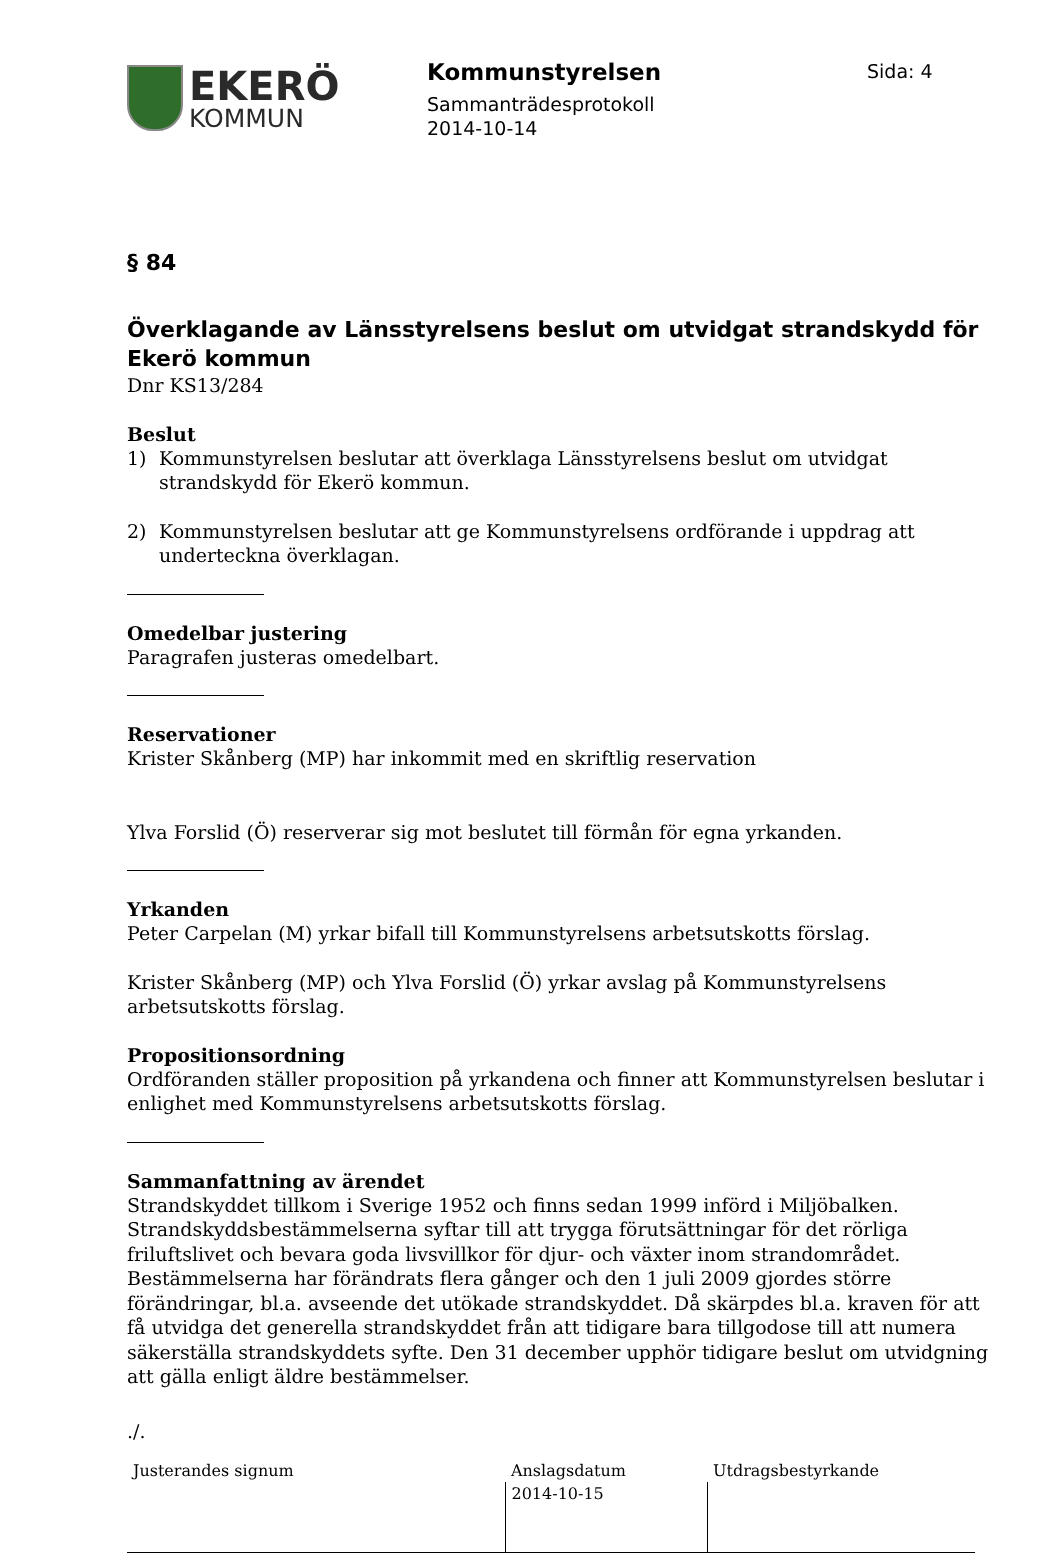EKERÖ
KOMMUN
Kommunstyrelsen
Sammanträdesprotokoll
2014-10-14
Sida: 4
§ 84
Överklagande av Länsstyrelsens beslut om utvidgat strandskydd för Ekerö kommun
Dnr KS13/284
Beslut
1) Kommunstyrelsen beslutar att överklaga Länsstyrelsens beslut om utvidgat strandskydd för Ekerö kommun.
2) Kommunstyrelsen beslutar att ge Kommunstyrelsens ordförande i uppdrag att underteckna överklagan.
Omedelbar justering
Paragrafen justeras omedelbart.
Reservationer
Krister Skånberg (MP) har inkommit med en skriftlig reservation
Ylva Forslid (Ö) reserverar sig mot beslutet till förmån för egna yrkanden.
Yrkanden
Peter Carpelan (M) yrkar bifall till Kommunstyrelsens arbetsutskotts förslag.
Krister Skånberg (MP) och Ylva Forslid (Ö) yrkar avslag på Kommunstyrelsens arbetsutskotts förslag.
Propositionsordning
Ordföranden ställer proposition på yrkandena och finner att Kommunstyrelsen beslutar i enlighet med Kommunstyrelsens arbetsutskotts förslag.
Sammanfattning av ärendet
Strandskyddet tillkom i Sverige 1952 och finns sedan 1999 införd i Miljöbalken. Strandskyddsbestämmelserna syftar till att trygga förutsättningar för det rörliga friluftslivet och bevara goda livsvillkor för djur- och växter inom strandområdet. Bestämmelserna har förändrats flera gånger och den 1 juli 2009 gjordes större förändringar, bl.a. avseende det utökade strandskyddet. Då skärpdes bl.a. kraven för att få utvidga det generella strandskyddet från att tidigare bara tillgodose till att numera säkerställa strandskyddets syfte. Den 31 december upphör tidigare beslut om utvidgning att gälla enligt äldre bestämmelser.
./.
| Justerandes signum | Anslagsdatum | Utdragsbestyrkande |
| | 2014-10-15 | |